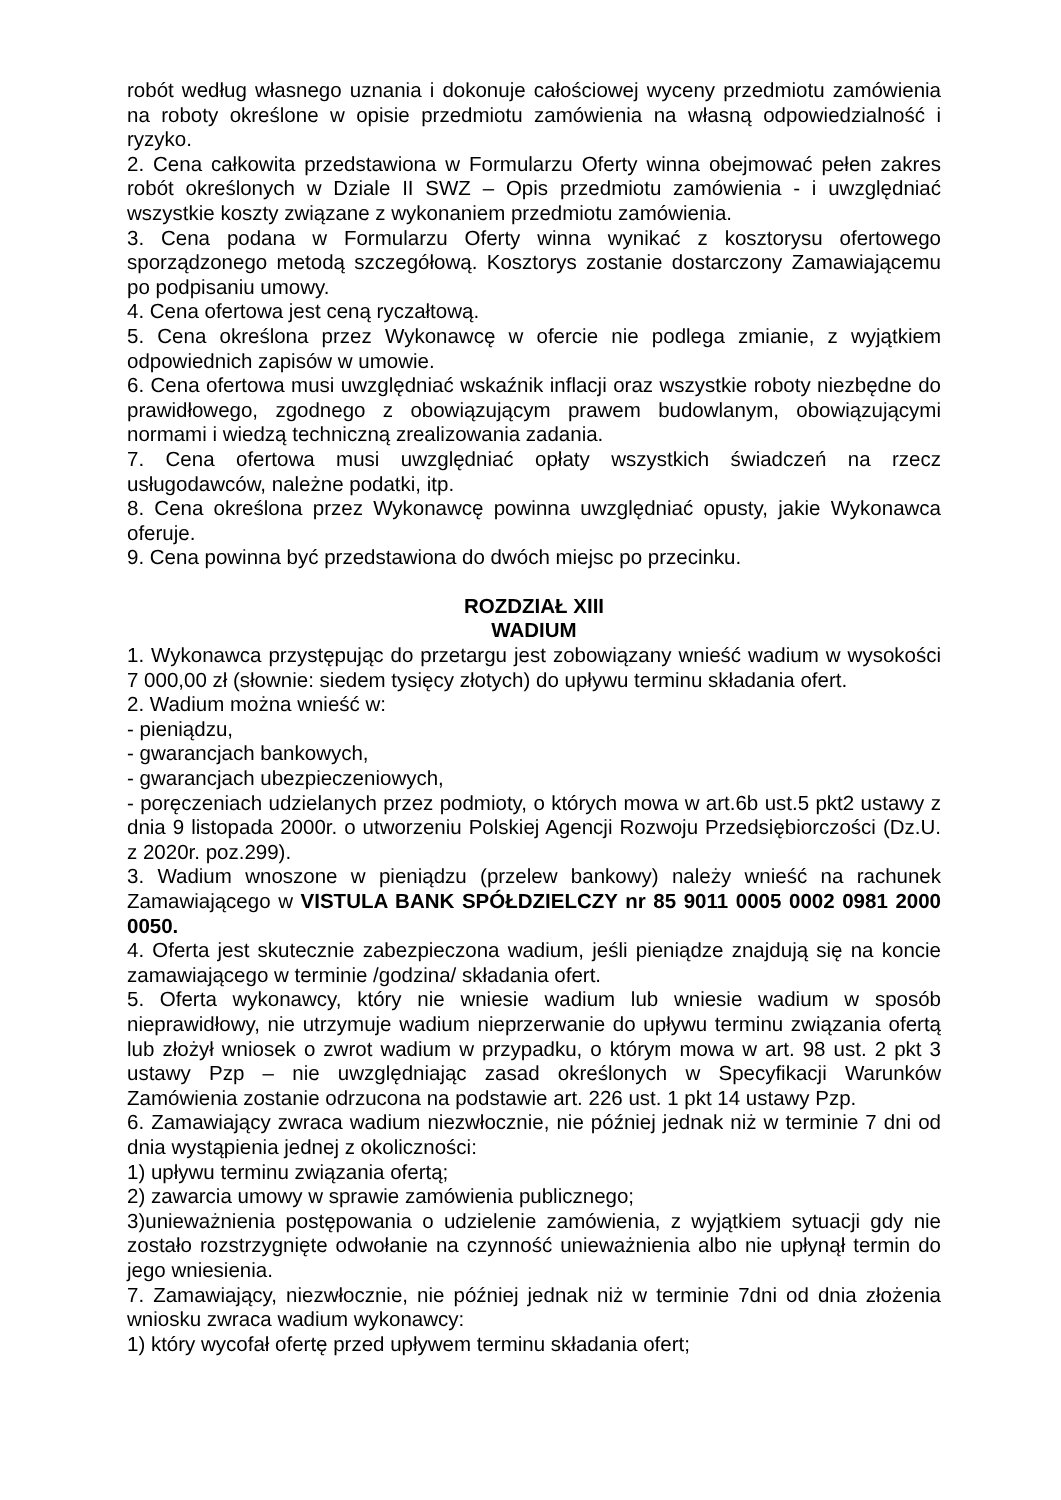robót według własnego uznania i dokonuje całościowej wyceny przedmiotu zamówienia na roboty określone w opisie przedmiotu zamówienia na własną odpowiedzialność i ryzyko.
2. Cena całkowita przedstawiona w Formularzu Oferty winna obejmować pełen zakres robót określonych w Dziale II SWZ – Opis przedmiotu zamówienia - i uwzględniać wszystkie koszty związane z wykonaniem przedmiotu zamówienia.
3. Cena podana w Formularzu Oferty winna wynikać z kosztorysu ofertowego sporządzonego metodą szczegółową. Kosztorys zostanie dostarczony Zamawiającemu po podpisaniu umowy.
4. Cena ofertowa jest ceną ryczałtową.
5. Cena określona przez Wykonawcę w ofercie nie podlega zmianie, z wyjątkiem odpowiednich zapisów w umowie.
6. Cena ofertowa musi uwzględniać wskaźnik inflacji oraz wszystkie roboty niezbędne do prawidłowego, zgodnego z obowiązującym prawem budowlanym, obowiązującymi normami i wiedzą techniczną zrealizowania zadania.
7. Cena ofertowa musi uwzględniać opłaty wszystkich świadczeń na rzecz usługodawców, należne podatki, itp.
8. Cena określona przez Wykonawcę powinna uwzględniać opusty, jakie Wykonawca oferuje.
9. Cena powinna być przedstawiona do dwóch miejsc po przecinku.
ROZDZIAŁ XIII
WADIUM
1. Wykonawca przystępując do przetargu jest zobowiązany wnieść wadium w wysokości 7 000,00 zł (słownie: siedem tysięcy złotych) do upływu terminu składania ofert.
2. Wadium można wnieść w:
- pieniądzu,
- gwarancjach bankowych,
- gwarancjach ubezpieczeniowych,
- poręczeniach udzielanych przez podmioty, o których mowa w art.6b ust.5 pkt2 ustawy z dnia 9 listopada 2000r. o utworzeniu Polskiej Agencji Rozwoju Przedsiębiorczości (Dz.U. z 2020r. poz.299).
3. Wadium wnoszone w pieniądzu (przelew bankowy) należy wnieść na rachunek Zamawiającego w VISTULA BANK SPÓŁDZIELCZY nr 85 9011 0005 0002 0981 2000 0050.
4. Oferta jest skutecznie zabezpieczona wadium, jeśli pieniądze znajdują się na koncie zamawiającego w terminie /godzina/ składania ofert.
5. Oferta wykonawcy, który nie wniesie wadium lub wniesie wadium w sposób nieprawidłowy, nie utrzymuje wadium nieprzerwanie do upływu terminu związania ofertą lub złożył wniosek o zwrot wadium w przypadku, o którym mowa w art. 98 ust. 2 pkt 3 ustawy Pzp – nie uwzględniając zasad określonych w Specyfikacji Warunków Zamówienia zostanie odrzucona na podstawie art. 226 ust. 1 pkt 14 ustawy Pzp.
6. Zamawiający zwraca wadium niezwłocznie, nie później jednak niż w terminie 7 dni od dnia wystąpienia jednej z okoliczności:
1) upływu terminu związania ofertą;
2) zawarcia umowy w sprawie zamówienia publicznego;
3)unieważnienia postępowania o udzielenie zamówienia, z wyjątkiem sytuacji gdy nie zostało rozstrzygnięte odwołanie na czynność unieważnienia albo nie upłynął termin do jego wniesienia.
7. Zamawiający, niezwłocznie, nie później jednak niż w terminie 7dni od dnia złożenia wniosku zwraca wadium wykonawcy:
1) który wycofał ofertę przed upływem terminu składania ofert;